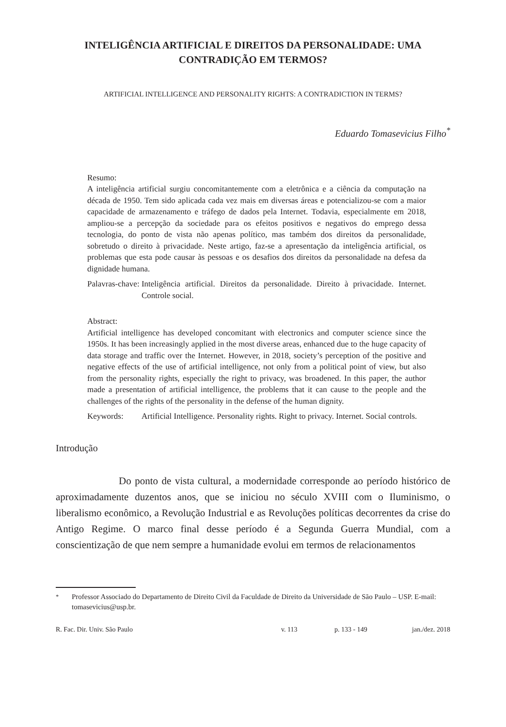INTELIGÊNCIA ARTIFICIAL E DIREITOS DA PERSONALIDADE: UMA CONTRADIÇÃO EM TERMOS?
ARTIFICIAL INTELLIGENCE AND PERSONALITY RIGHTS: A CONTRADICTION IN TERMS?
Eduardo Tomasevicius Filho<sup>*</sup>
Resumo:
A inteligência artificial surgiu concomitantemente com a eletrônica e a ciência da computação na década de 1950. Tem sido aplicada cada vez mais em diversas áreas e potencializou-se com a maior capacidade de armazenamento e tráfego de dados pela Internet. Todavia, especialmente em 2018, ampliou-se a percepção da sociedade para os efeitos positivos e negativos do emprego dessa tecnologia, do ponto de vista não apenas político, mas também dos direitos da personalidade, sobretudo o direito à privacidade. Neste artigo, faz-se a apresentação da inteligência artificial, os problemas que esta pode causar às pessoas e os desafios dos direitos da personalidade na defesa da dignidade humana.
Palavras-chave: Inteligência artificial. Direitos da personalidade. Direito à privacidade. Internet. Controle social.
Abstract:
Artificial intelligence has developed concomitant with electronics and computer science since the 1950s. It has been increasingly applied in the most diverse areas, enhanced due to the huge capacity of data storage and traffic over the Internet. However, in 2018, society’s perception of the positive and negative effects of the use of artificial intelligence, not only from a political point of view, but also from the personality rights, especially the right to privacy, was broadened. In this paper, the author made a presentation of artificial intelligence, the problems that it can cause to the people and the challenges of the rights of the personality in the defense of the human dignity.
Keywords: Artificial Intelligence. Personality rights. Right to privacy. Internet. Social controls.
Introdução
Do ponto de vista cultural, a modernidade corresponde ao período histórico de aproximadamente duzentos anos, que se iniciou no século XVIII com o Iluminismo, o liberalismo econômico, a Revolução Industrial e as Revoluções políticas decorrentes da crise do Antigo Regime. O marco final desse período é a Segunda Guerra Mundial, com a conscientização de que nem sempre a humanidade evolui em termos de relacionamentos
<sup>*</sup> Professor Associado do Departamento de Direito Civil da Faculdade de Direito da Universidade de São Paulo – USP. E-mail: tomasevicius@usp.br.
R. Fac. Dir. Univ. São Paulo v. 113 p. 133 - 149 jan./dez. 2018